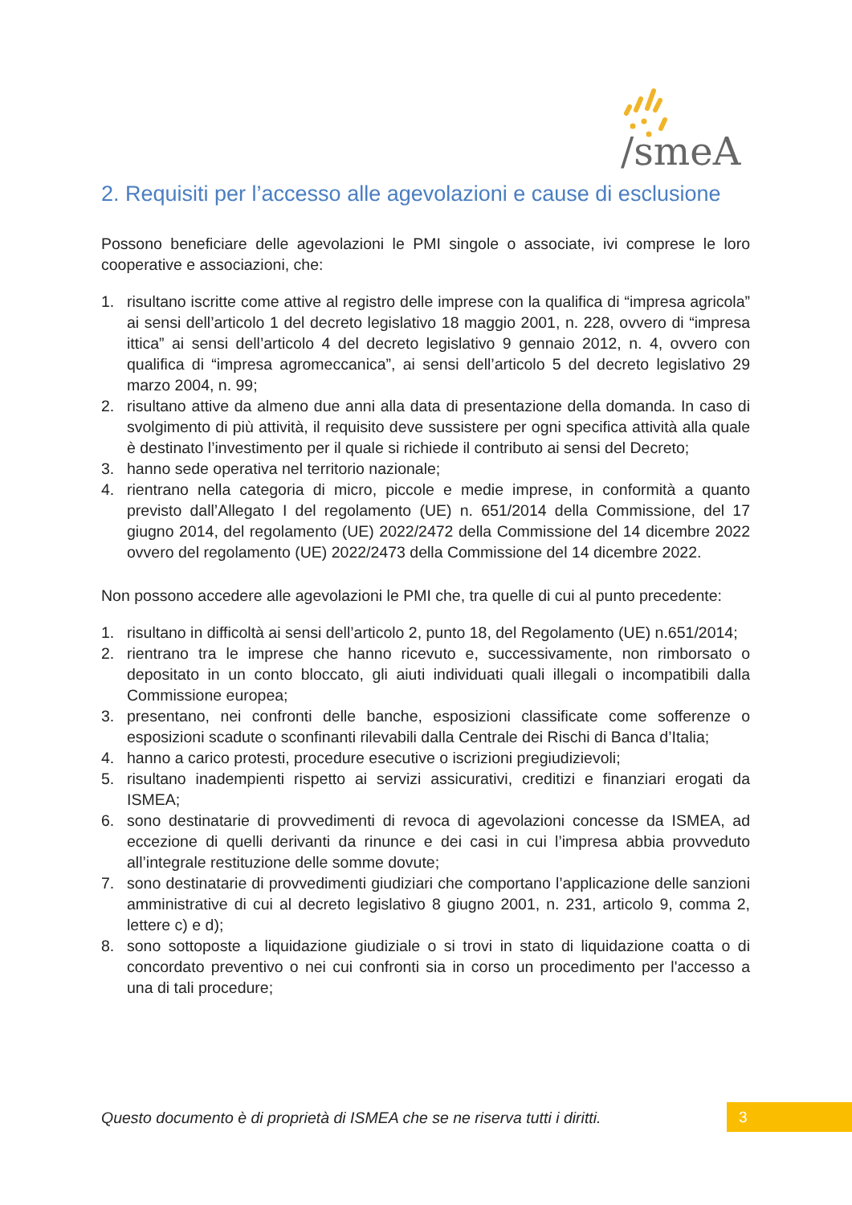/smeA
2. Requisiti per l’accesso alle agevolazioni e cause di esclusione
Possono beneficiare delle agevolazioni le PMI singole o associate, ivi comprese le loro cooperative e associazioni, che:
1. risultano iscritte come attive al registro delle imprese con la qualifica di “impresa agricola” ai sensi dell’articolo 1 del decreto legislativo 18 maggio 2001, n. 228, ovvero di “impresa ittica” ai sensi dell’articolo 4 del decreto legislativo 9 gennaio 2012, n. 4, ovvero con qualifica di “impresa agromeccanica”, ai sensi dell’articolo 5 del decreto legislativo 29 marzo 2004, n. 99;
2. risultano attive da almeno due anni alla data di presentazione della domanda. In caso di svolgimento di più attività, il requisito deve sussistere per ogni specifica attività alla quale è destinato l’investimento per il quale si richiede il contributo ai sensi del Decreto;
3. hanno sede operativa nel territorio nazionale;
4. rientrano nella categoria di micro, piccole e medie imprese, in conformità a quanto previsto dall’Allegato I del regolamento (UE) n. 651/2014 della Commissione, del 17 giugno 2014, del regolamento (UE) 2022/2472 della Commissione del 14 dicembre 2022 ovvero del regolamento (UE) 2022/2473 della Commissione del 14 dicembre 2022.
Non possono accedere alle agevolazioni le PMI che, tra quelle di cui al punto precedente:
1. risultano in difficoltà ai sensi dell’articolo 2, punto 18, del Regolamento (UE) n.651/2014;
2. rientrano tra le imprese che hanno ricevuto e, successivamente, non rimborsato o depositato in un conto bloccato, gli aiuti individuati quali illegali o incompatibili dalla Commissione europea;
3. presentano, nei confronti delle banche, esposizioni classificate come sofferenze o esposizioni scadute o sconfinanti rilevabili dalla Centrale dei Rischi di Banca d’Italia;
4. hanno a carico protesti, procedure esecutive o iscrizioni pregiudizievoli;
5. risultano inadempienti rispetto ai servizi assicurativi, creditizi e finanziari erogati da ISMEA;
6. sono destinatarie di provvedimenti di revoca di agevolazioni concesse da ISMEA, ad eccezione di quelli derivanti da rinunce e dei casi in cui l’impresa abbia provveduto all’integrale restituzione delle somme dovute;
7. sono destinatarie di provvedimenti giudiziari che comportano l’applicazione delle sanzioni amministrative di cui al decreto legislativo 8 giugno 2001, n. 231, articolo 9, comma 2, lettere c) e d);
8. sono sottoposte a liquidazione giudiziale o si trovi in stato di liquidazione coatta o di concordato preventivo o nei cui confronti sia in corso un procedimento per l'accesso a una di tali procedure;
Questo documento è di proprietà di ISMEA che se ne riserva tutti i diritti.
3